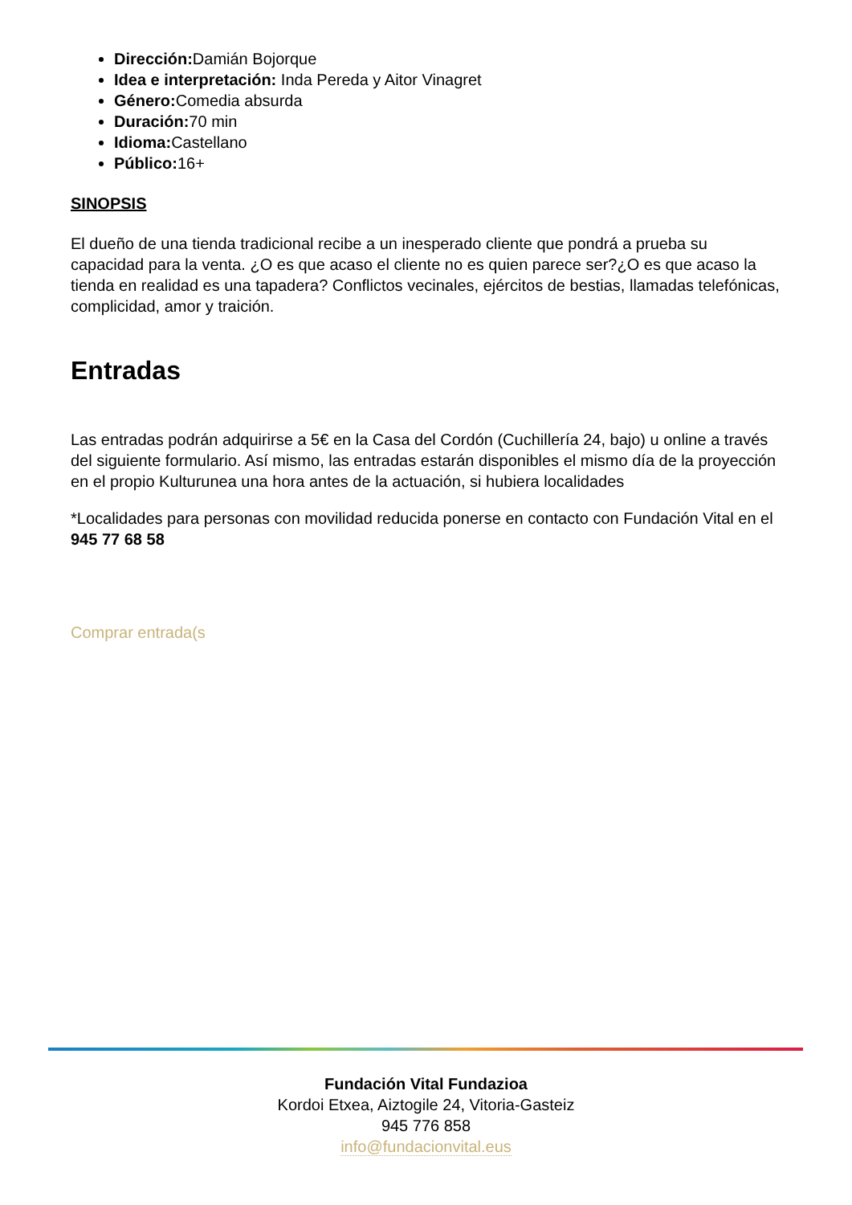Dirección: Damián Bojorque
Idea e interpretación: Inda Pereda y Aitor Vinagret
Género: Comedia absurda
Duración: 70 min
Idioma: Castellano
Público: 16+
SINOPSIS
El dueño de una tienda tradicional recibe a un inesperado cliente que pondrá a prueba su capacidad para la venta. ¿O es que acaso el cliente no es quien parece ser?¿O es que acaso la tienda en realidad es una tapadera? Conflictos vecinales, ejércitos de bestias, llamadas telefónicas, complicidad, amor y traición.
Entradas
Las entradas podrán adquirirse a 5€ en la Casa del Cordón (Cuchillería 24, bajo) u online a través del siguiente formulario. Así mismo, las entradas estarán disponibles el mismo día de la proyección en el propio Kulturunea una hora antes de la actuación, si hubiera localidades
*Localidades para personas con movilidad reducida ponerse en contacto con Fundación Vital en el 945 77 68 58
Comprar entrada(s
Fundación Vital Fundazioa
Kordoi Etxea, Aiztogile 24, Vitoria-Gasteiz
945 776 858
info@fundacionvital.eus